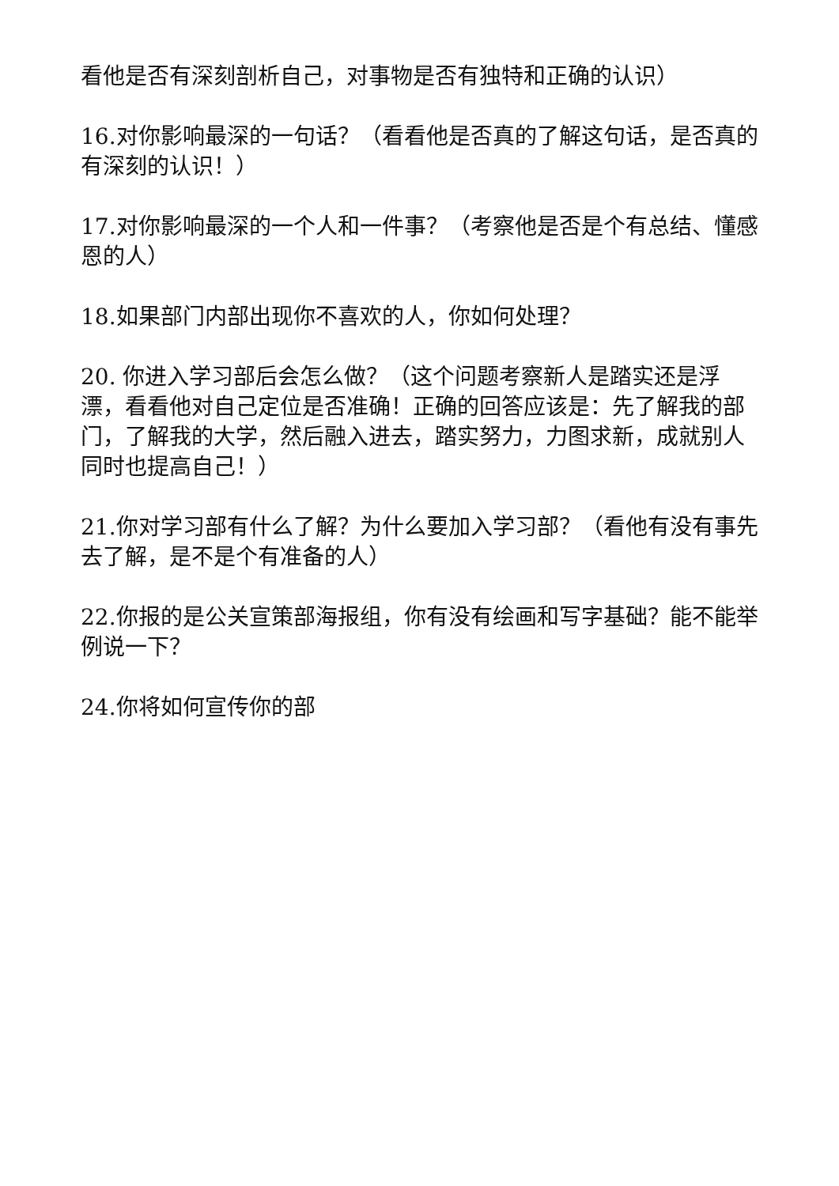看他是否有深刻剖析自己，对事物是否有独特和正确的认识）
16.对你影响最深的一句话？（看看他是否真的了解这句话，是否真的有深刻的认识！）
17.对你影响最深的一个人和一件事？（考察他是否是个有总结、懂感恩的人）
18.如果部门内部出现你不喜欢的人，你如何处理？
20. 你进入学习部后会怎么做？（这个问题考察新人是踏实还是浮漂，看看他对自己定位是否准确！正确的回答应该是：先了解我的部门，了解我的大学，然后融入进去，踏实努力，力图求新，成就别人同时也提高自己！）
21.你对学习部有什么了解？为什么要加入学习部？（看他有没有事先去了解，是不是个有准备的人）
22.你报的是公关宣策部海报组，你有没有绘画和写字基础？能不能举例说一下？
24.你将如何宣传你的部